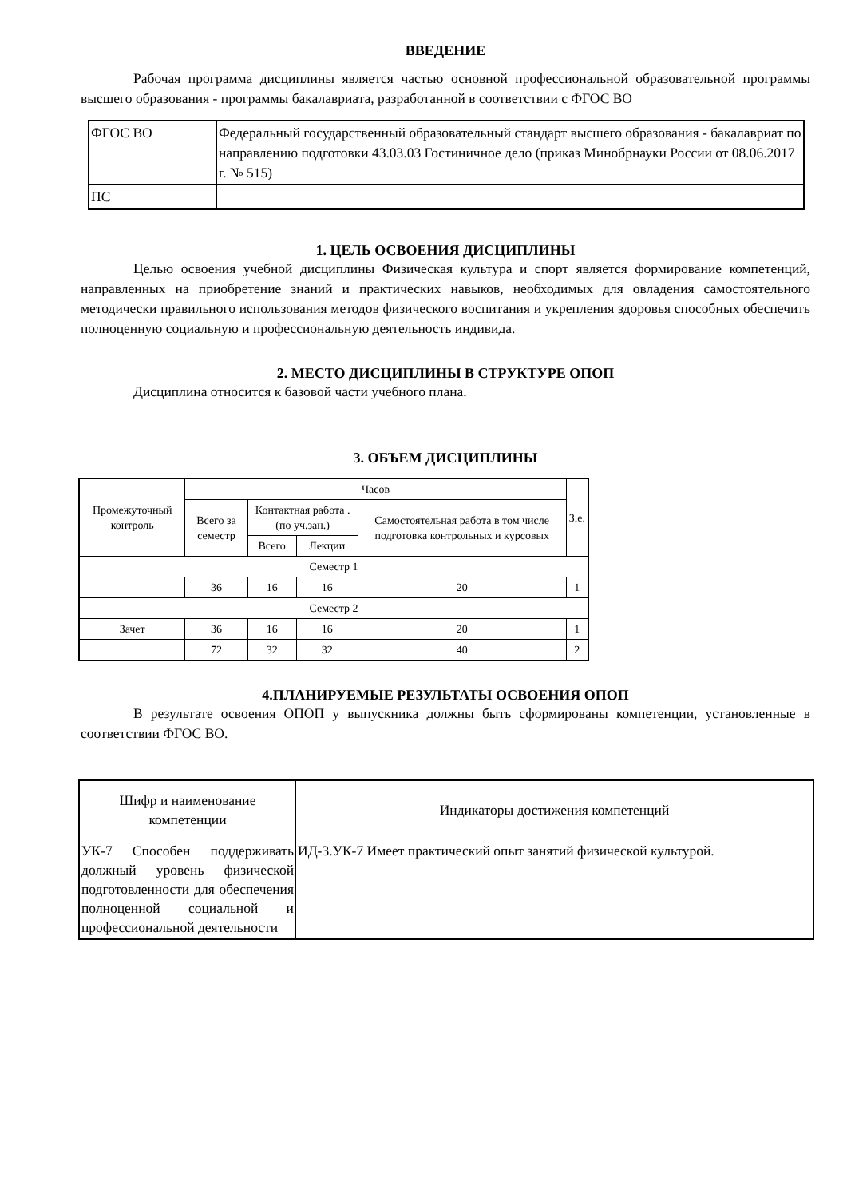ВВЕДЕНИЕ
Рабочая программа дисциплины является частью основной профессиональной образовательной программы высшего образования - программы бакалавриата, разработанной в соответствии с ФГОС ВО
| ФГОС ВО | Федеральный государственный образовательный стандарт высшего образования - бакалавриат по направлению подготовки 43.03.03 Гостиничное дело (приказ Минобрнауки России от 08.06.2017 г. № 515) |
| ПС | |
1. ЦЕЛЬ ОСВОЕНИЯ ДИСЦИПЛИНЫ
Целью освоения учебной дисциплины Физическая культура и спорт является формирование компетенций, направленных на приобретение знаний и практических навыков, необходимых для овладения самостоятельного методически правильного использования методов физического воспитания и укрепления здоровья способных обеспечить полноценную социальную и профессиональную деятельность индивида.
2. МЕСТО ДИСЦИПЛИНЫ В СТРУКТУРЕ ОПОП
Дисциплина относится к базовой части учебного плана.
3. ОБЪЕМ ДИСЦИПЛИНЫ
| Промежуточный контроль | Часов | | | | З.е. |
| | Всего за семестр | Контактная работа .(по уч.зан.) | | Самостоятельная работа в том числе подготовка контрольных и курсовых | |
| | | Всего | Лекции | | |
| Семестр 1 | | | | | |
| | 36 | 16 | 16 | 20 | 1 |
| Семестр 2 | | | | | |
| Зачет | 36 | 16 | 16 | 20 | 1 |
| | 72 | 32 | 32 | 40 | 2 |
4.ПЛАНИРУЕМЫЕ РЕЗУЛЬТАТЫ ОСВОЕНИЯ ОПОП
В результате освоения ОПОП у выпускника должны быть сформированы компетенции, установленные в соответствии ФГОС ВО.
| Шифр и наименование компетенции | Индикаторы достижения компетенций |
| УК-7 Способен поддерживать должный уровень физической подготовленности для обеспечения полноценной социальной и профессиональной деятельности | ИД-3.УК-7 Имеет практический опыт занятий физической культурой. |